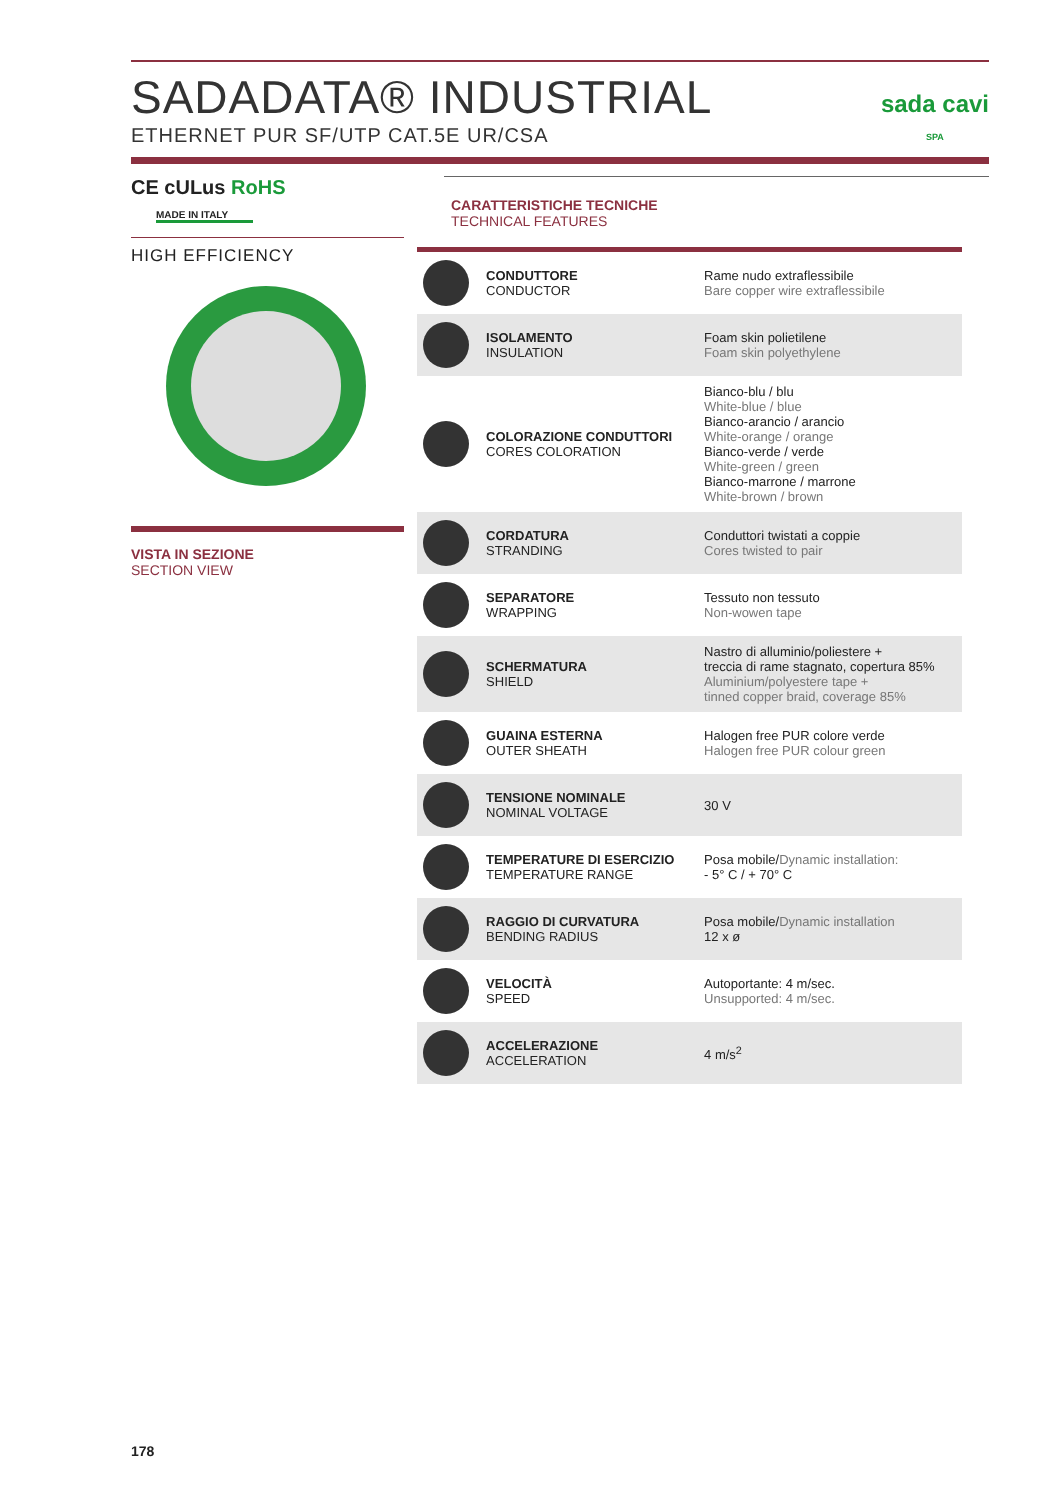SADADATA® INDUSTRIAL
ETHERNET PUR SF/UTP CAT.5E UR/CSA
sada cavi
SPA
CE cULus RoHS
MADE IN ITALY
HIGH EFFICIENCY
VISTA IN SEZIONE
SECTION VIEW
CARATTERISTICHE TECNICHE
TECHNICAL FEATURES
| | CONDUTTORE CONDUCTOR | Rame nudo extraflessibile Bare copper wire extraflessibile |
| | ISOLAMENTO INSULATION | Foam skin polietilene Foam skin polyethylene |
| | COLORAZIONE CONDUTTORI CORES COLORATION | Bianco-blu / blu White-blue / blue Bianco-arancio / arancio White-orange / orange Bianco-verde / verde White-green / green Bianco-marrone / marrone White-brown / brown |
| | CORDATURA STRANDING | Conduttori twistati a coppie Cores twisted to pair |
| | SEPARATORE WRAPPING | Tessuto non tessuto Non-wowen tape |
| | SCHERMATURA SHIELD | Nastro di alluminio/poliestere + treccia di rame stagnato, copertura 85% Aluminium/polyestere tape + tinned copper braid, coverage 85% |
| | GUAINA ESTERNA OUTER SHEATH | Halogen free PUR colore verde Halogen free PUR colour green |
| | TENSIONE NOMINALE NOMINAL VOLTAGE | 30 V |
| | TEMPERATURE DI ESERCIZIO TEMPERATURE RANGE | Posa mobile/ Dynamic installation: - 5° C / + 70° C |
| | RAGGIO DI CURVATURA BENDING RADIUS | Posa mobile/ Dynamic installation 12 x ø |
| | VELOCITÀ SPEED | Autoportante: 4 m/sec. Unsupported: 4 m/sec. |
| | ACCELERAZIONE ACCELERATION | 4 m/s<sup>2</sup> |
178